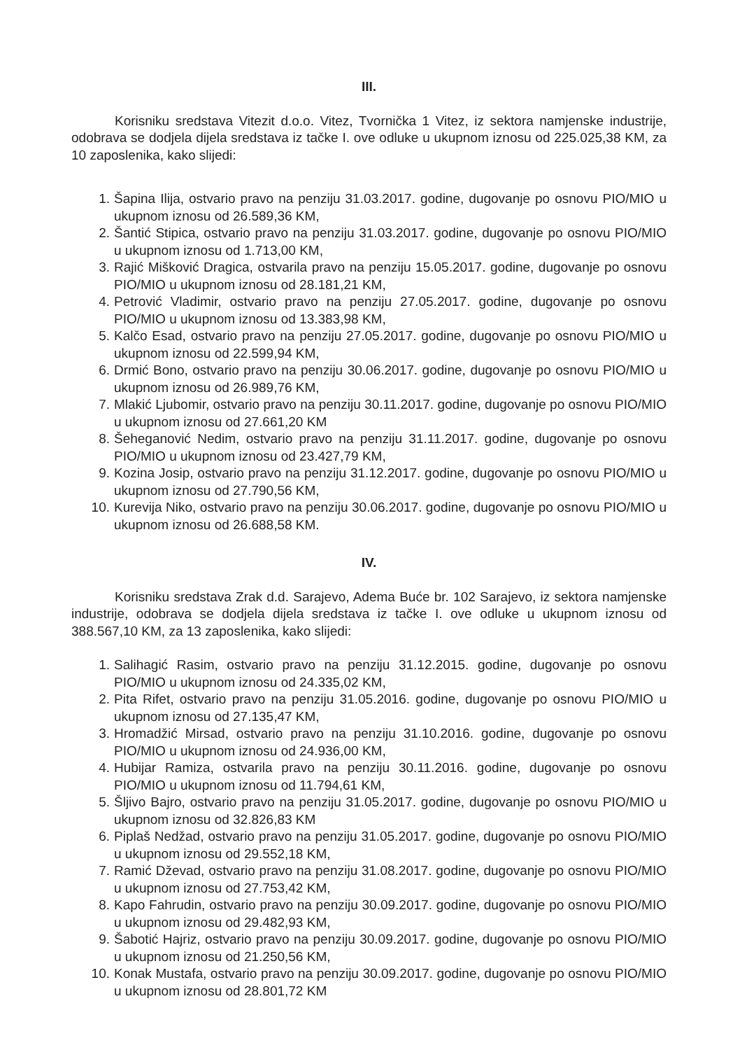III.
Korisniku sredstava Vitezit d.o.o. Vitez, Tvornička 1 Vitez, iz sektora namjenske industrije, odobrava se dodjela dijela sredstava iz tačke I. ove odluke u ukupnom iznosu od 225.025,38 KM, za 10 zaposlenika, kako slijedi:
1. Šapina Ilija, ostvario pravo na penziju 31.03.2017. godine, dugovanje po osnovu PIO/MIO u ukupnom iznosu od 26.589,36 KM,
2. Šantić Stipica, ostvario pravo na penziju 31.03.2017. godine, dugovanje po osnovu PIO/MIO u ukupnom iznosu od 1.713,00 KM,
3. Rajić Mišković Dragica, ostvarila pravo na penziju 15.05.2017. godine, dugovanje po osnovu PIO/MIO u ukupnom iznosu od 28.181,21 KM,
4. Petrović Vladimir, ostvario pravo na penziju 27.05.2017. godine, dugovanje po osnovu PIO/MIO u ukupnom iznosu od 13.383,98 KM,
5. Kalčo Esad, ostvario pravo na penziju 27.05.2017. godine, dugovanje po osnovu PIO/MIO u ukupnom iznosu od 22.599,94 KM,
6. Drmić Bono, ostvario pravo na penziju 30.06.2017. godine, dugovanje po osnovu PIO/MIO u ukupnom iznosu od 26.989,76 KM,
7. Mlakić Ljubomir, ostvario pravo na penziju 30.11.2017. godine, dugovanje po osnovu PIO/MIO u ukupnom iznosu od 27.661,20 KM
8. Šeheganović Nedim, ostvario pravo na penziju 31.11.2017. godine, dugovanje po osnovu PIO/MIO u ukupnom iznosu od 23.427,79 KM,
9. Kozina Josip, ostvario pravo na penziju 31.12.2017. godine, dugovanje po osnovu PIO/MIO u ukupnom iznosu od 27.790,56 KM,
10. Kurevija Niko, ostvario pravo na penziju 30.06.2017. godine, dugovanje po osnovu PIO/MIO u ukupnom iznosu od 26.688,58 KM.
IV.
Korisniku sredstava Zrak d.d. Sarajevo, Adema Buće br. 102 Sarajevo, iz sektora namjenske industrije, odobrava se dodjela dijela sredstava iz tačke I. ove odluke u ukupnom iznosu od 388.567,10 KM, za 13 zaposlenika, kako slijedi:
1. Salihagić Rasim, ostvario pravo na penziju 31.12.2015. godine, dugovanje po osnovu PIO/MIO u ukupnom iznosu od 24.335,02 KM,
2. Pita Rifet, ostvario pravo na penziju 31.05.2016. godine, dugovanje po osnovu PIO/MIO u ukupnom iznosu od 27.135,47 KM,
3. Hromadžić Mirsad, ostvario pravo na penziju 31.10.2016. godine, dugovanje po osnovu PIO/MIO u ukupnom iznosu od 24.936,00 KM,
4. Hubijar Ramiza, ostvarila pravo na penziju 30.11.2016. godine, dugovanje po osnovu PIO/MIO u ukupnom iznosu od 11.794,61 KM,
5. Šljivo Bajro, ostvario pravo na penziju 31.05.2017. godine, dugovanje po osnovu PIO/MIO u ukupnom iznosu od 32.826,83 KM
6. Piplaš Nedžad, ostvario pravo na penziju 31.05.2017. godine, dugovanje po osnovu PIO/MIO u ukupnom iznosu od 29.552,18 KM,
7. Ramić Dževad, ostvario pravo na penziju 31.08.2017. godine, dugovanje po osnovu PIO/MIO u ukupnom iznosu od 27.753,42 KM,
8. Kapo Fahrudin, ostvario pravo na penziju 30.09.2017. godine, dugovanje po osnovu PIO/MIO u ukupnom iznosu od 29.482,93 KM,
9. Šabotić Hajriz, ostvario pravo na penziju 30.09.2017. godine, dugovanje po osnovu PIO/MIO u ukupnom iznosu od 21.250,56 KM,
10. Konak Mustafa, ostvario pravo na penziju 30.09.2017. godine, dugovanje po osnovu PIO/MIO u ukupnom iznosu od 28.801,72 KM